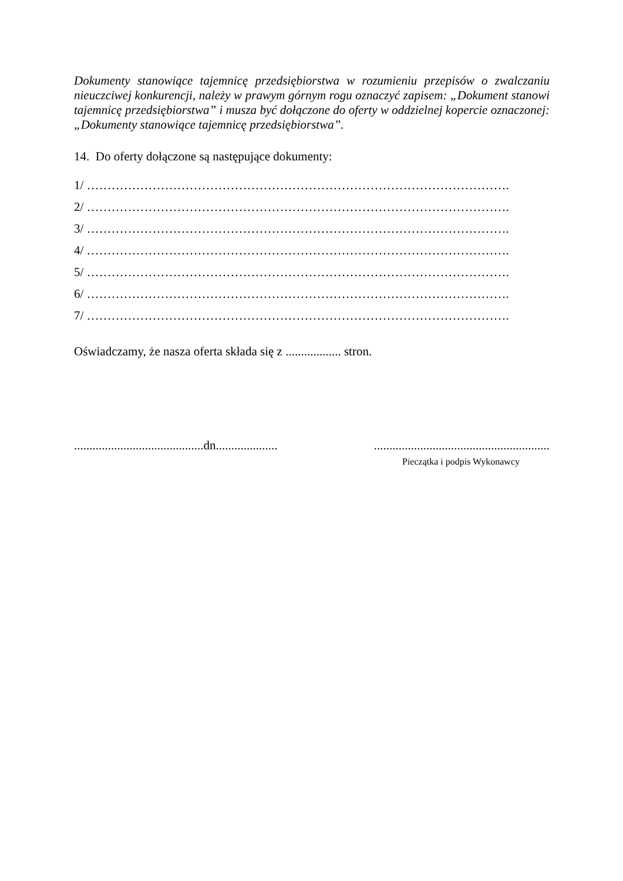Dokumenty stanowiące tajemnicę przedsiębiorstwa w rozumieniu przepisów o zwalczaniu nieuczciwej konkurencji, należy w prawym górnym rogu oznaczyć zapisem: „Dokument stanowi tajemnicę przedsiębiorstwa” i musza być dołączone do oferty w oddzielnej kopercie oznaczonej: „Dokumenty stanowiące tajemnicę przedsiębiorstwa”.
14. Do oferty dołączone są następujące dokumenty:
1/ ………………………………………………………………………………………….
2/ ………………………………………………………………………………………….
3/ ………………………………………………………………………………………….
4/ ………………………………………………………………………………………….
5/ ………………………………………………………………………………………….
6/ ………………………………………………………………………………………….
7/ ………………………………………………………………………………………….
Oświadczamy, że nasza oferta składa się z .................. stron.
..........................................dn....................
.........................................................
Pieczątka i podpis Wykonawcy